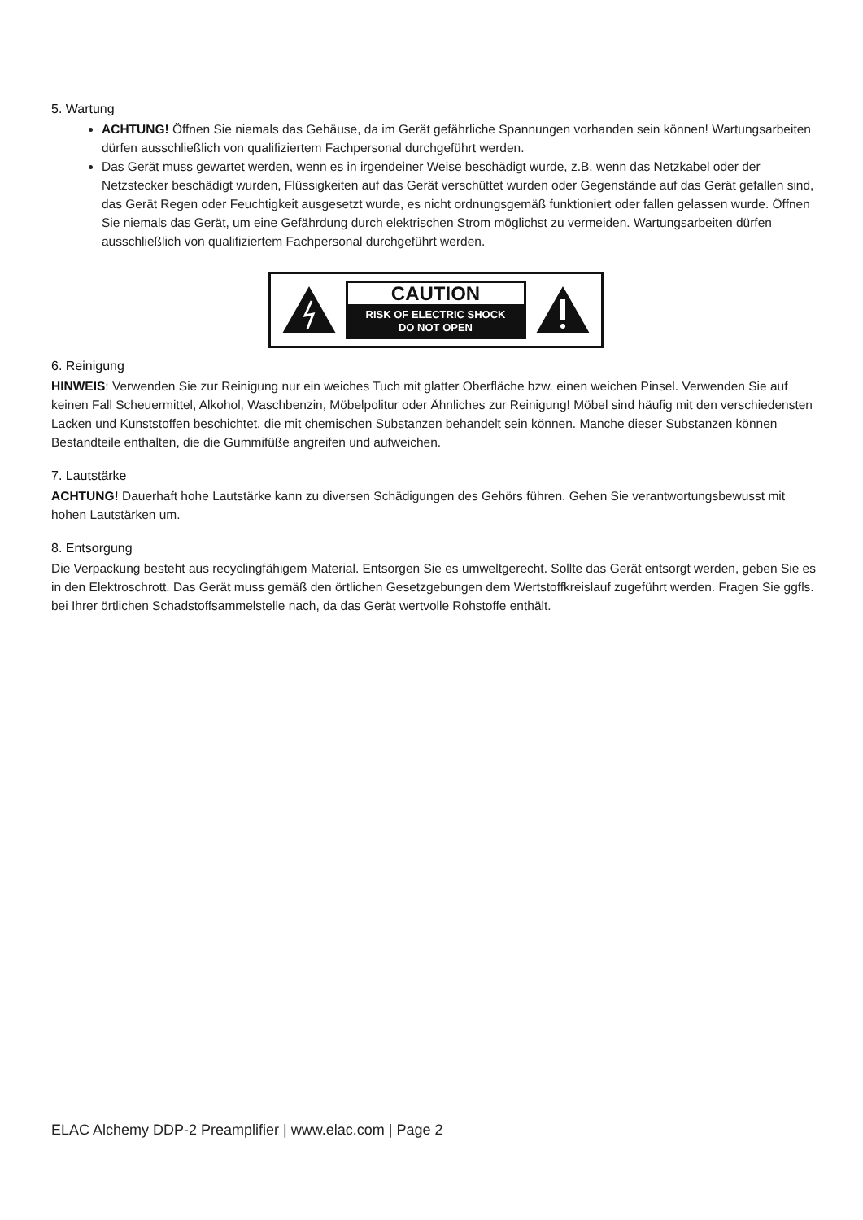5. Wartung
ACHTUNG! Öffnen Sie niemals das Gehäuse, da im Gerät gefährliche Spannungen vorhanden sein können! Wartungsarbeiten dürfen ausschließlich von qualifiziertem Fachpersonal durchgeführt werden.
Das Gerät muss gewartet werden, wenn es in irgendeiner Weise beschädigt wurde, z.B. wenn das Netzkabel oder der Netzstecker beschädigt wurden, Flüssigkeiten auf das Gerät verschüttet wurden oder Gegenstände auf das Gerät gefallen sind, das Gerät Regen oder Feuchtigkeit ausgesetzt wurde, es nicht ordnungsgemäß funktioniert oder fallen gelassen wurde. Öffnen Sie niemals das Gerät, um eine Gefährdung durch elektrischen Strom möglichst zu vermeiden. Wartungsarbeiten dürfen ausschließlich von qualifiziertem Fachpersonal durchgeführt werden.
CAUTION
RISK OF ELECTRIC SHOCK
DO NOT OPEN
6. Reinigung
HINWEIS: Verwenden Sie zur Reinigung nur ein weiches Tuch mit glatter Oberfläche bzw. einen weichen Pinsel. Verwenden Sie auf keinen Fall Scheuermittel, Alkohol, Waschbenzin, Möbelpolitur oder Ähnliches zur Reinigung! Möbel sind häufig mit den verschiedensten Lacken und Kunststoffen beschichtet, die mit chemischen Substanzen behandelt sein können. Manche dieser Substanzen können Bestandteile enthalten, die die Gummifüße angreifen und aufweichen.
7. Lautstärke
ACHTUNG! Dauerhaft hohe Lautstärke kann zu diversen Schädigungen des Gehörs führen. Gehen Sie verantwortungsbewusst mit hohen Lautstärken um.
8. Entsorgung
Die Verpackung besteht aus recyclingfähigem Material. Entsorgen Sie es umweltgerecht. Sollte das Gerät entsorgt werden, geben Sie es in den Elektroschrott. Das Gerät muss gemäß den örtlichen Gesetzgebungen dem Wertstoffkreislauf zugeführt werden. Fragen Sie ggfls. bei Ihrer örtlichen Schadstoffsammelstelle nach, da das Gerät wertvolle Rohstoffe enthält.
ELAC Alchemy DDP-2 Preamplifier | www.elac.com | Page 2